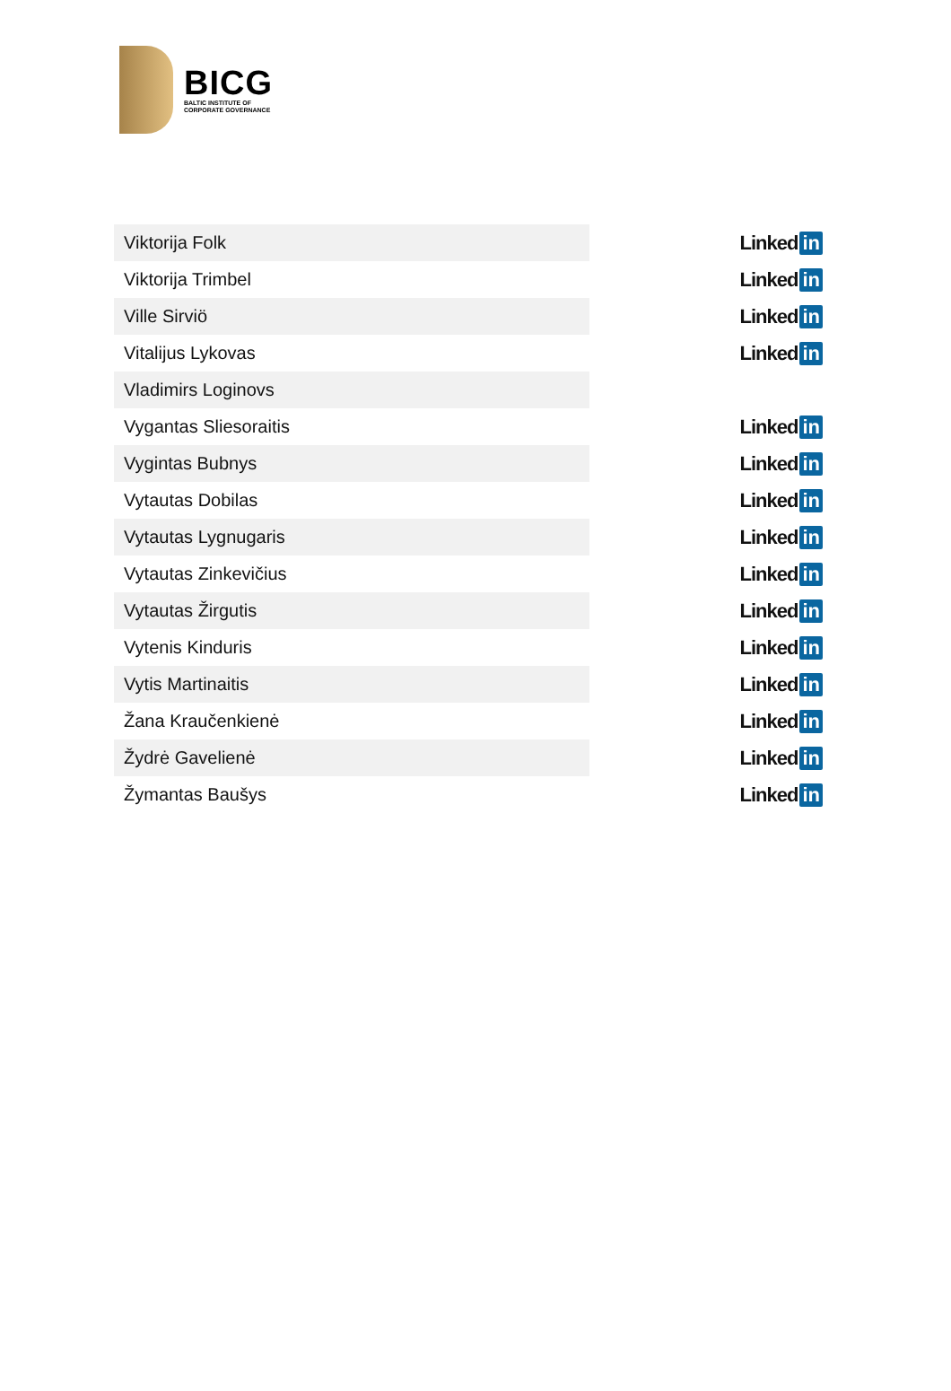BICG
BALTIC INSTITUTE OF
CORPORATE GOVERNANCE
| Viktorija Folk | Linked in |
| Viktorija Trimbel | Linked in |
| Ville Sirviö | Linked in |
| Vitalijus Lykovas | Linked in |
| Vladimirs Loginovs | |
| Vygantas Sliesoraitis | Linked in |
| Vygintas Bubnys | Linked in |
| Vytautas Dobilas | Linked in |
| Vytautas Lygnugaris | Linked in |
| Vytautas Zinkevičius | Linked in |
| Vytautas Žirgutis | Linked in |
| Vytenis Kinduris | Linked in |
| Vytis Martinaitis | Linked in |
| Žana Kraučenkienė | Linked in |
| Žydrė Gavelienė | Linked in |
| Žymantas Baušys | Linked in |